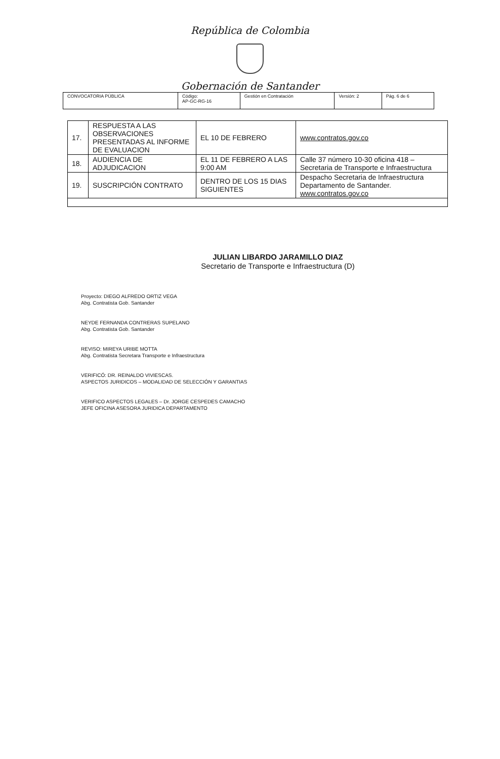República de Colombia
Gobernación de Santander
| CONVOCATORIA PÚBLICA | Código: AP-GC-RG-16 | Gestión en Contratación | Versión: 2 | Pág. 6 de 6 |
| 17. | RESPUESTA A LAS OBSERVACIONES PRESENTADAS AL INFORME DE EVALUACION | EL 10 DE FEBRERO | www.contratos.gov.co |
| 18. | AUDIENCIA DE ADJUDICACION | EL 11 DE FEBRERO A LAS 9:00 AM | Calle 37 número 10-30 oficina 418 – Secretaria de Transporte e Infraestructura |
| 19. | SUSCRIPCIÓN CONTRATO | DENTRO DE LOS 15 DIAS SIGUIENTES | Despacho Secretaria de Infraestructura Departamento de Santander. www.contratos.gov.co |
JULIAN LIBARDO JARAMILLO DIAZ
Secretario de Transporte e Infraestructura (D)
Proyecto: DIEGO ALFREDO ORTIZ VEGA
Abg. Contratista Gob. Santander
NEYDE FERNANDA CONTRERAS SUPELANO
Abg. Contratista Gob. Santander
REVISO: MIREYA URIBE MOTTA
Abg. Contratista Secretara Transporte e Infraestructura
VERIFICÓ: DR. REINALDO VIVIESCAS.
ASPECTOS JURIDICOS – MODALIDAD DE SELECCIÓN Y GARANTIAS
VERIFICO ASPECTOS LEGALES – Dr. JORGE CESPEDES CAMACHO
JEFE OFICINA ASESORA JURIDICA DEPARTAMENTO